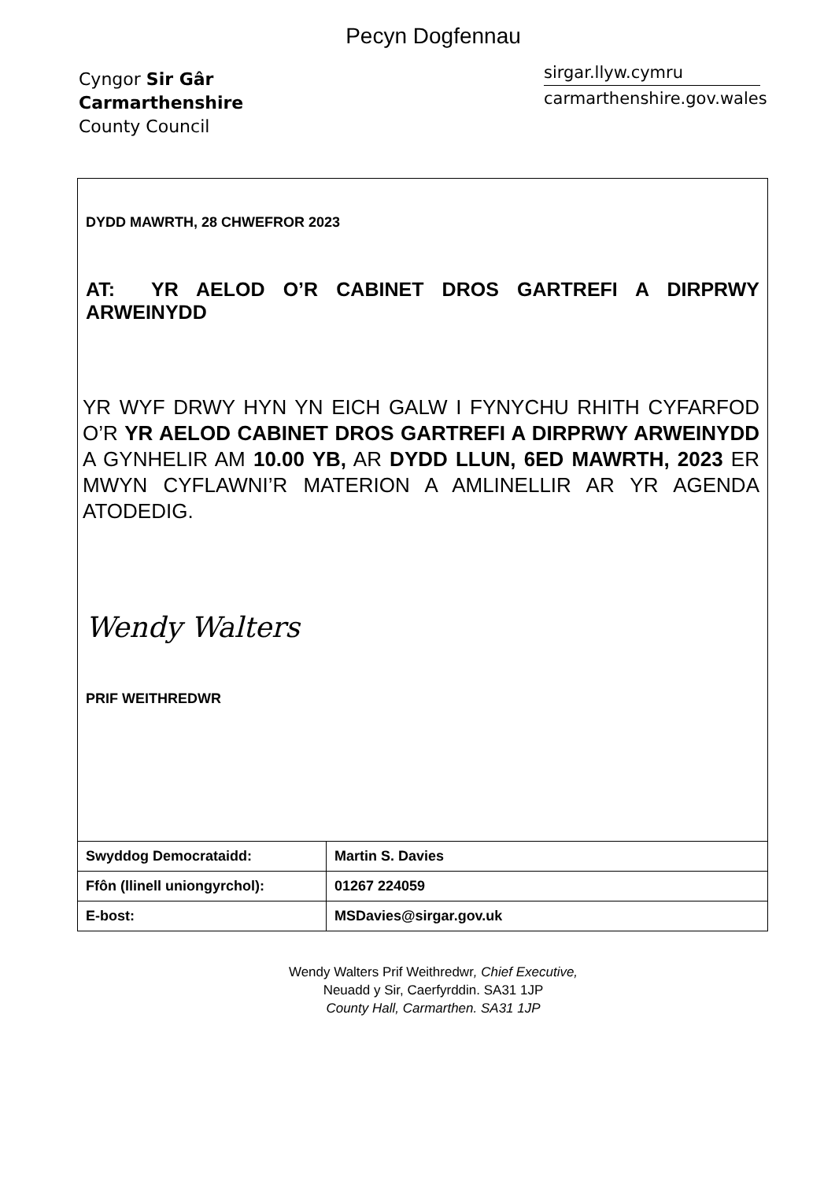Pecyn Dogfennau
Cyngor Sir Gâr
Carmarthenshire
County Council
sirgar.llyw.cymru
carmarthenshire.gov.wales
DYDD MAWRTH, 28 CHWEFROR 2023
AT: YR AELOD O’R CABINET DROS GARTREFI A DIRPRWY ARWEINYDD
YR WYF DRWY HYN YN EICH GALW I FYNYCHU RHITH CYFARFOD O’R YR AELOD CABINET DROS GARTREFI A DIRPRWY ARWEINYDD A GYNHELIR AM 10.00 YB, AR DYDD LLUN, 6ED MAWRTH, 2023 ER MWYN CYFLAWNI’R MATERION A AMLINELLIR AR YR AGENDA ATODEDIG.
Wendy Walters
PRIF WEITHREDWR
| Swyddog Democrataidd: | Martin S. Davies |
| Ffôn (llinell uniongyrchol): | 01267 224059 |
| E-bost: | MSDavies@sirgar.gov.uk |
Wendy Walters Prif Weithredwr, Chief Executive,
Neuadd y Sir, Caerfyrddin. SA31 1JP
County Hall, Carmarthen. SA31 1JP